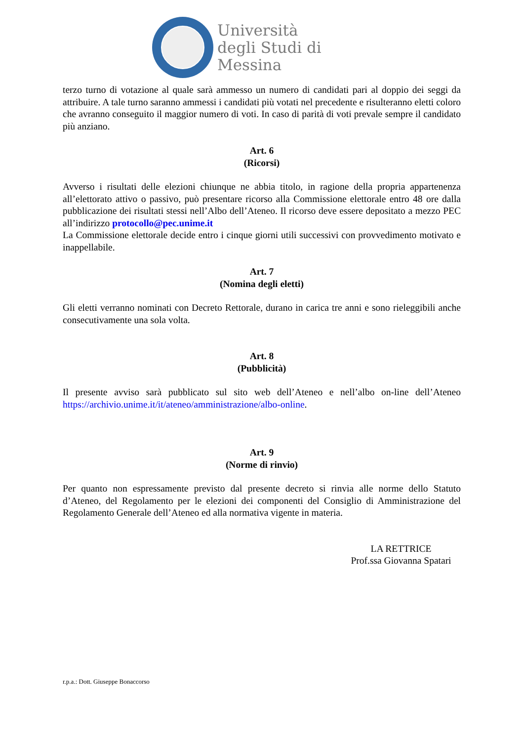Università
degli Studi di
Messina
terzo turno di votazione al quale sarà ammesso un numero di candidati pari al doppio dei seggi da attribuire. A tale turno saranno ammessi i candidati più votati nel precedente e risulteranno eletti coloro che avranno conseguito il maggior numero di voti. In caso di parità di voti prevale sempre il candidato più anziano.
Art. 6
(Ricorsi)
Avverso i risultati delle elezioni chiunque ne abbia titolo, in ragione della propria appartenenza all’elettorato attivo o passivo, può presentare ricorso alla Commissione elettorale entro 48 ore dalla pubblicazione dei risultati stessi nell’Albo dell’Ateneo. Il ricorso deve essere depositato a mezzo PEC all’indirizzo protocollo@pec.unime.it
La Commissione elettorale decide entro i cinque giorni utili successivi con provvedimento motivato e inappellabile.
Art. 7
(Nomina degli eletti)
Gli eletti verranno nominati con Decreto Rettorale, durano in carica tre anni e sono rieleggibili anche consecutivamente una sola volta.
Art. 8
(Pubblicità)
Il presente avviso sarà pubblicato sul sito web dell’Ateneo e nell’albo on-line dell’Ateneo https://archivio.unime.it/it/ateneo/amministrazione/albo-online.
Art. 9
(Norme di rinvio)
Per quanto non espressamente previsto dal presente decreto si rinvia alle norme dello Statuto d’Ateneo, del Regolamento per le elezioni dei componenti del Consiglio di Amministrazione del Regolamento Generale dell’Ateneo ed alla normativa vigente in materia.
LA RETTRICE
Prof.ssa Giovanna Spatari
r.p.a.: Dott. Giuseppe Bonaccorso